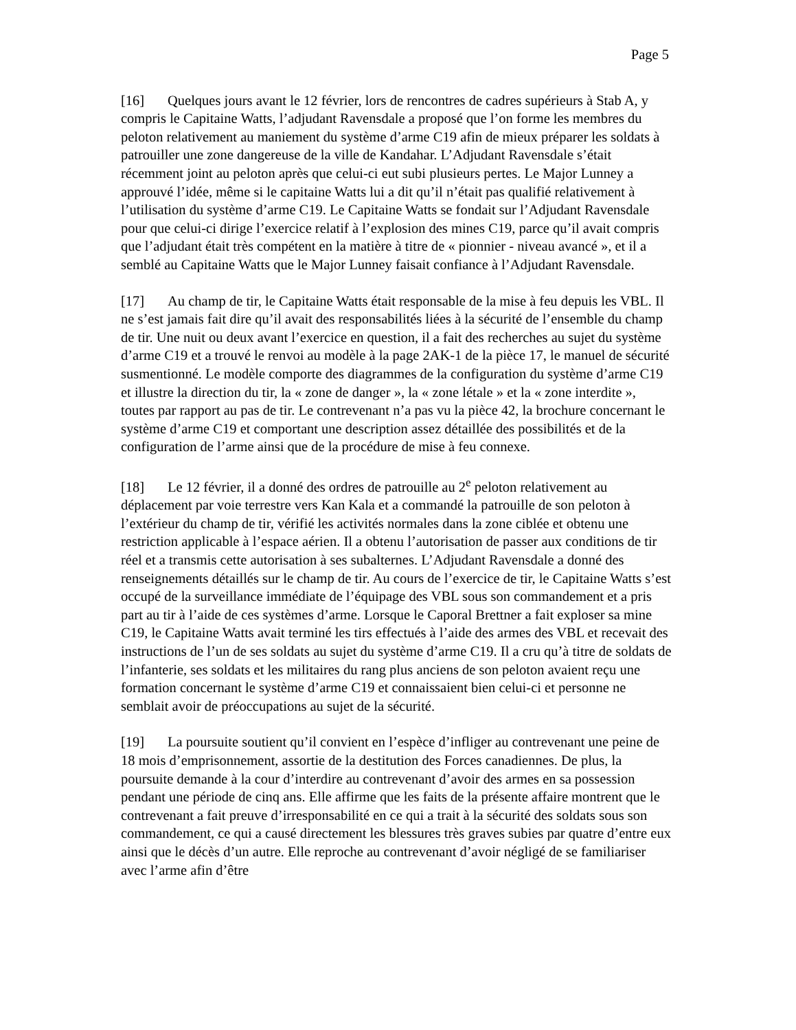Page 5
[16] Quelques jours avant le 12 février, lors de rencontres de cadres supérieurs à Stab A, y compris le Capitaine Watts, l’adjudant Ravensdale a proposé que l’on forme les membres du peloton relativement au maniement du système d’arme C19 afin de mieux préparer les soldats à patrouiller une zone dangereuse de la ville de Kandahar. L’Adjudant Ravensdale s’était récemment joint au peloton après que celui-ci eut subi plusieurs pertes. Le Major Lunney a approuvé l’idée, même si le capitaine Watts lui a dit qu’il n’était pas qualifié relativement à l’utilisation du système d’arme C19. Le Capitaine Watts se fondait sur l’Adjudant Ravensdale pour que celui-ci dirige l’exercice relatif à l’explosion des mines C19, parce qu’il avait compris que l’adjudant était très compétent en la matière à titre de « pionnier - niveau avancé », et il a semblé au Capitaine Watts que le Major Lunney faisait confiance à l’Adjudant Ravensdale.
[17] Au champ de tir, le Capitaine Watts était responsable de la mise à feu depuis les VBL. Il ne s’est jamais fait dire qu’il avait des responsabilités liées à la sécurité de l’ensemble du champ de tir. Une nuit ou deux avant l’exercice en question, il a fait des recherches au sujet du système d’arme C19 et a trouvé le renvoi au modèle à la page 2AK-1 de la pièce 17, le manuel de sécurité susmentionné. Le modèle comporte des diagrammes de la configuration du système d’arme C19 et illustre la direction du tir, la « zone de danger », la « zone létale » et la « zone interdite », toutes par rapport au pas de tir. Le contrevenant n’a pas vu la pièce 42, la brochure concernant le système d’arme C19 et comportant une description assez détaillée des possibilités et de la configuration de l’arme ainsi que de la procédure de mise à feu connexe.
[18] Le 12 février, il a donné des ordres de patrouille au 2<sup>e</sup> peloton relativement au déplacement par voie terrestre vers Kan Kala et a commandé la patrouille de son peloton à l’extérieur du champ de tir, vérifié les activités normales dans la zone ciblée et obtenu une restriction applicable à l’espace aérien. Il a obtenu l’autorisation de passer aux conditions de tir réel et a transmis cette autorisation à ses subalternes. L’Adjudant Ravensdale a donné des renseignements détaillés sur le champ de tir. Au cours de l’exercice de tir, le Capitaine Watts s’est occupé de la surveillance immédiate de l’équipage des VBL sous son commandement et a pris part au tir à l’aide de ces systèmes d’arme. Lorsque le Caporal Brettner a fait exploser sa mine C19, le Capitaine Watts avait terminé les tirs effectués à l’aide des armes des VBL et recevait des instructions de l’un de ses soldats au sujet du système d’arme C19. Il a cru qu’à titre de soldats de l’infanterie, ses soldats et les militaires du rang plus anciens de son peloton avaient reçu une formation concernant le système d’arme C19 et connaissaient bien celui-ci et personne ne semblait avoir de préoccupations au sujet de la sécurité.
[19] La poursuite soutient qu’il convient en l’espèce d’infliger au contrevenant une peine de 18 mois d’emprisonnement, assortie de la destitution des Forces canadiennes. De plus, la poursuite demande à la cour d’interdire au contrevenant d’avoir des armes en sa possession pendant une période de cinq ans. Elle affirme que les faits de la présente affaire montrent que le contrevenant a fait preuve d’irresponsabilité en ce qui a trait à la sécurité des soldats sous son commandement, ce qui a causé directement les blessures très graves subies par quatre d’entre eux ainsi que le décès d’un autre. Elle reproche au contrevenant d’avoir négligé de se familiariser avec l’arme afin d’être